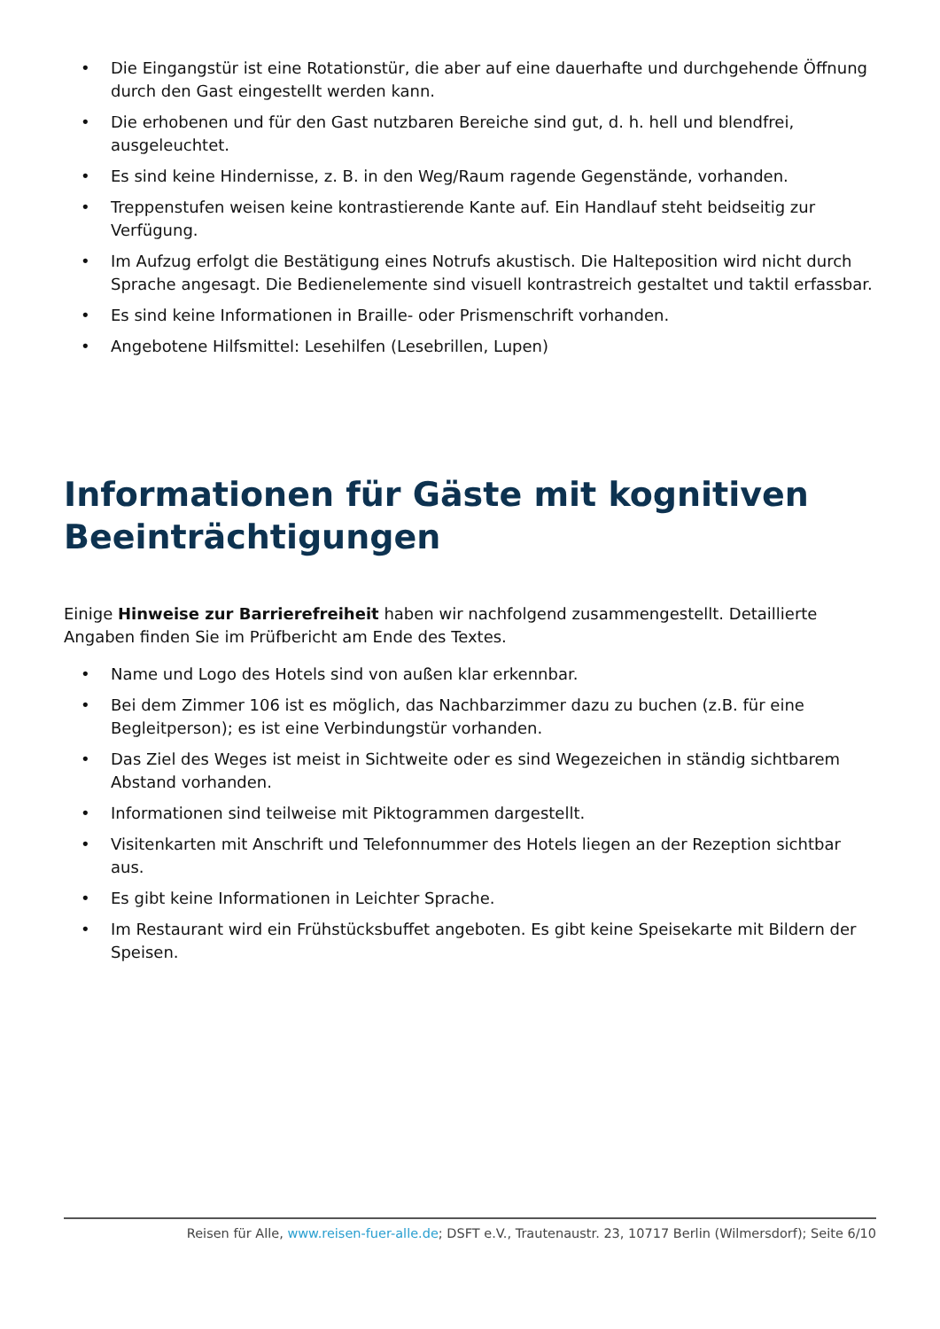• Die Eingangstür ist eine Rotationstür, die aber auf eine dauerhafte und durchgehende Öffnung durch den Gast eingestellt werden kann.
• Die erhobenen und für den Gast nutzbaren Bereiche sind gut, d. h. hell und blendfrei, ausgeleuchtet.
• Es sind keine Hindernisse, z. B. in den Weg/Raum ragende Gegenstände, vorhanden.
• Treppenstufen weisen keine kontrastierende Kante auf. Ein Handlauf steht beidseitig zur Verfügung.
• Im Aufzug erfolgt die Bestätigung eines Notrufs akustisch. Die Halteposition wird nicht durch Sprache angesagt. Die Bedienelemente sind visuell kontrastreich gestaltet und taktil erfassbar.
• Es sind keine Informationen in Braille- oder Prismenschrift vorhanden.
• Angebotene Hilfsmittel: Lesehilfen (Lesebrillen, Lupen)
Informationen für Gäste mit kognitiven Beeinträchtigungen
Einige Hinweise zur Barrierefreiheit haben wir nachfolgend zusammengestellt. Detaillierte Angaben finden Sie im Prüfbericht am Ende des Textes.
• Name und Logo des Hotels sind von außen klar erkennbar.
• Bei dem Zimmer 106 ist es möglich, das Nachbarzimmer dazu zu buchen (z.B. für eine Begleitperson); es ist eine Verbindungstür vorhanden.
• Das Ziel des Weges ist meist in Sichtweite oder es sind Wegezeichen in ständig sichtbarem Abstand vorhanden.
• Informationen sind teilweise mit Piktogrammen dargestellt.
• Visitenkarten mit Anschrift und Telefonnummer des Hotels liegen an der Rezeption sichtbar aus.
• Es gibt keine Informationen in Leichter Sprache.
• Im Restaurant wird ein Frühstücksbuffet angeboten. Es gibt keine Speisekarte mit Bildern der Speisen.
Reisen für Alle, www.reisen-fuer-alle.de; DSFT e.V., Trautenaustr. 23, 10717 Berlin (Wilmersdorf); Seite 6/10